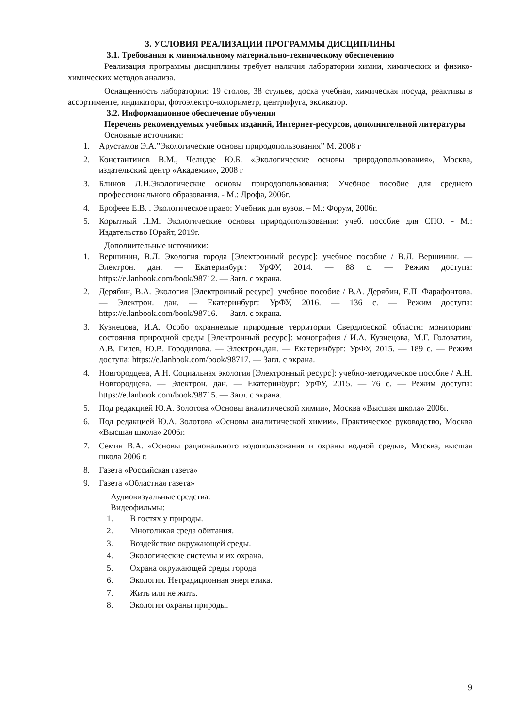3. УСЛОВИЯ РЕАЛИЗАЦИИ ПРОГРАММЫ ДИСЦИПЛИНЫ
3.1. Требования к минимальному материально-техническому обеспечению
Реализация программы дисциплины требует наличия лаборатории химии, химических и физико-химических методов анализа.
Оснащенность лаборатории: 19 столов, 38 стульев, доска учебная, химическая посуда, реактивы в ассортименте, индикаторы, фотоэлектро-колориметр, центрифуга, эксикатор.
3.2. Информационное обеспечение обучения
Перечень рекомендуемых учебных изданий, Интернет-ресурсов, дополнительной литературы
Основные источники:
1. Арустамов Э.А.”Экологические основы природопользования” М. 2008 г
2. Константинов В.М., Челидзе Ю.Б. «Экологические основы природопользования», Москва, издательский центр «Академия», 2008 г
3. Блинов Л.Н.Экологические основы природопользования: Учебное пособие для среднего профессионального образования. - М.: Дрофа, 2006г.
4. Ерофеев Е.В. . Экологическое право: Учебник для вузов. – М.: Форум, 2006г.
5. Корытный Л.М. Экологические основы природопользования: учеб. пособие для СПО. - М.: Издательство Юрайт, 2019г.
Дополнительные источники:
1. Вершинин, В.Л. Экология города [Электронный ресурс]: учебное пособие / В.Л. Вершинин. — Электрон. дан. — Екатеринбург: УрФУ, 2014. — 88 с. — Режим доступа: https://e.lanbook.com/book/98712. — Загл. с экрана.
2. Дерябин, В.А. Экология [Электронный ресурс]: учебное пособие / В.А. Дерябин, Е.П. Фарафонтова. — Электрон. дан. — Екатеринбург: УрФУ, 2016. — 136 с. — Режим доступа: https://e.lanbook.com/book/98716. — Загл. с экрана.
3. Кузнецова, И.А. Особо охраняемые природные территории Свердловской области: мониторинг состояния природной среды [Электронный ресурс]: монография / И.А. Кузнецова, М.Г. Головатин, А.В. Гилев, Ю.В. Городилова. — Электрон.дан. — Екатеринбург: УрФУ, 2015. — 189 с. — Режим доступа: https://e.lanbook.com/book/98717. — Загл. с экрана.
4. Новгородцева, А.Н. Социальная экология [Электронный ресурс]: учебно-методическое пособие / А.Н. Новгородцева. — Электрон. дан. — Екатеринбург: УрФУ, 2015. — 76 с. — Режим доступа: https://e.lanbook.com/book/98715. — Загл. с экрана.
5. Под редакцией Ю.А. Золотова «Основы аналитической химии», Москва «Высшая школа» 2006г.
6. Под редакцией Ю.А. Золотова «Основы аналитической химии». Практическое руководство, Москва «Высшая школа» 2006г.
7. Семин В.А. «Основы рационального водопользования и охраны водной среды», Москва, высшая школа 2006 г.
8. Газета «Российская газета»
9. Газета «Областная газета»
Аудиовизуальные средства:
Видеофильмы:
1. В гостях у природы.
2. Многоликая среда обитания.
3. Воздействие окружающей среды.
4. Экологические системы и их охрана.
5. Охрана окружающей среды города.
6. Экология. Нетрадиционная энергетика.
7. Жить или не жить.
8. Экология охраны природы.
9